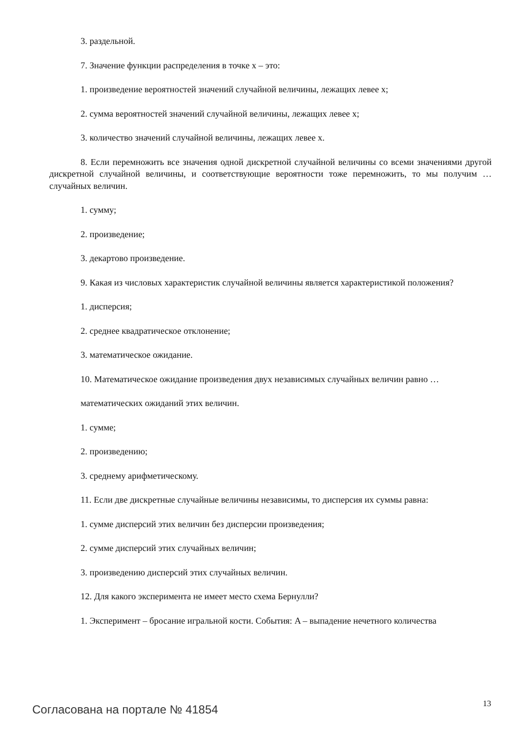3. раздельной.
7. Значение функции распределения в точке x – это:
1. произведение вероятностей значений случайной величины, лежащих левее x;
2. сумма вероятностей значений случайной величины, лежащих левее x;
3. количество значений случайной величины, лежащих левее x.
8. Если перемножить все значения одной дискретной случайной величины со всеми значениями другой дискретной случайной величины, и соответствующие вероятности тоже перемножить, то мы получим … случайных величин.
1. сумму;
2. произведение;
3. декартово произведение.
9. Какая из числовых характеристик случайной величины является характеристикой положения?
1. дисперсия;
2. среднее квадратическое отклонение;
3. математическое ожидание.
10. Математическое ожидание произведения двух независимых случайных величин равно …
математических ожиданий этих величин.
1. сумме;
2. произведению;
3. среднему арифметическому.
11. Если две дискретные случайные величины независимы, то дисперсия их суммы равна:
1. сумме дисперсий этих величин без дисперсии произведения;
2. сумме дисперсий этих случайных величин;
3. произведению дисперсий этих случайных величин.
12. Для какого эксперимента не имеет место схема Бернулли?
1. Эксперимент – бросание игральной кости. События: A – выпадение нечетного количества
Согласована на портале № 41854 13